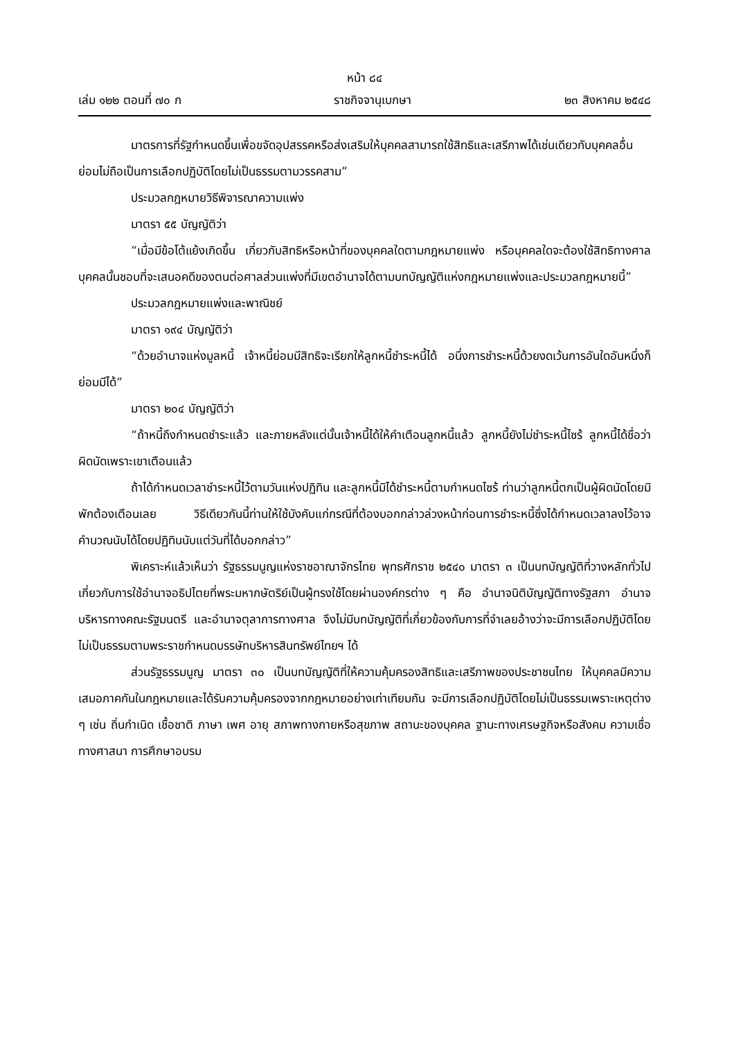หน้า ๘๔
เล่ม ๑๒๒ ตอนที่ ๗๐ ก ราชกิจจานุเบกษา ๒๓ สิงหาคม ๒๕๔๘
มาตรการที่รัฐกำหนดขึ้นเพื่อขจัดอุปสรรคหรือส่งเสริมให้บุคคลสามารถใช้สิทธิและเสรีภาพได้เช่นเดียวกับบุคคลอื่น ย่อมไม่ถือเป็นการเลือกปฏิบัติโดยไม่เป็นธรรมตามวรรคสาม”
ประมวลกฎหมายวิธีพิจารณาความแพ่ง
มาตรา ๕๕ บัญญัติว่า
“เมื่อมีข้อโต้แย้งเกิดขึ้น เกี่ยวกับสิทธิหรือหน้าที่ของบุคคลใดตามกฎหมายแพ่ง หรือบุคคลใดจะต้องใช้สิทธิทางศาล บุคคลนั้นชอบที่จะเสนอคดีของตนต่อศาลส่วนแพ่งที่มีเขตอำนาจได้ตามบทบัญญัติแห่งกฎหมายแพ่งและประมวลกฎหมายนี้”
ประมวลกฎหมายแพ่งและพาณิชย์
มาตรา ๑๙๔ บัญญัติว่า
“ด้วยอำนาจแห่งมูลหนี้ เจ้าหนี้ย่อมมีสิทธิจะเรียกให้ลูกหนี้ชำระหนี้ได้ อนึ่งการชำระหนี้ด้วยงดเว้นการอันใดอันหนึ่งก็ย่อมมีได้”
มาตรา ๒๐๔ บัญญัติว่า
“ถ้าหนี้ถึงกำหนดชำระแล้ว และภายหลังแต่นั้นเจ้าหนี้ได้ให้คำเตือนลูกหนี้แล้ว ลูกหนี้ยังไม่ชำระหนี้ไซร้ ลูกหนี้ได้ชื่อว่าผิดนัดเพราะเขาเตือนแล้ว
ถ้าได้กำหนดเวลาชำระหนี้ไว้ตามวันแห่งปฏิทิน และลูกหนี้มิได้ชำระหนี้ตามกำหนดไซร้ ท่านว่าลูกหนี้ตกเป็นผู้ผิดนัดโดยมิพักต้องเตือนเลย วิธีเดียวกันนี้ท่านให้ใช้บังคับแก่กรณีที่ต้องบอกกล่าวล่วงหน้าก่อนการชำระหนี้ซึ่งได้กำหนดเวลาลงไว้อาจคำนวณนับได้โดยปฏิทินนับแต่วันที่ได้บอกกล่าว”
พิเคราะห์แล้วเห็นว่า รัฐธรรมนูญแห่งราชอาณาจักรไทย พุทธศักราช ๒๕๔๐ มาตรา ๓ เป็นบทบัญญัติที่วางหลักทั่วไปเกี่ยวกับการใช้อำนาจอธิปไตยที่พระมหากษัตริย์เป็นผู้ทรงใช้โดยผ่านองค์กรต่าง ๆ คือ อำนาจนิติบัญญัติทางรัฐสภา อำนาจบริหารทางคณะรัฐมนตรี และอำนาจตุลาการทางศาล จึงไม่มีบทบัญญัติที่เกี่ยวข้องกับการที่จำเลยอ้างว่าจะมีการเลือกปฏิบัติโดยไม่เป็นธรรมตามพระราชกำหนดบรรษัทบริหารสินทรัพย์ไทยฯ ได้
ส่วนรัฐธรรมนูญ มาตรา ๓๐ เป็นบทบัญญัติที่ให้ความคุ้มครองสิทธิและเสรีภาพของประชาชนไทย ให้บุคคลมีความเสมอภาคกันในกฎหมายและได้รับความคุ้มครองจากกฎหมายอย่างเท่าเทียมกัน จะมีการเลือกปฏิบัติโดยไม่เป็นธรรมเพราะเหตุต่าง ๆ เช่น ถิ่นกำเนิด เชื้อชาติ ภาษา เพศ อายุ สภาพทางกายหรือสุขภาพ สถานะของบุคคล ฐานะทางเศรษฐกิจหรือสังคม ความเชื่อทางศาสนา การศึกษาอบรม